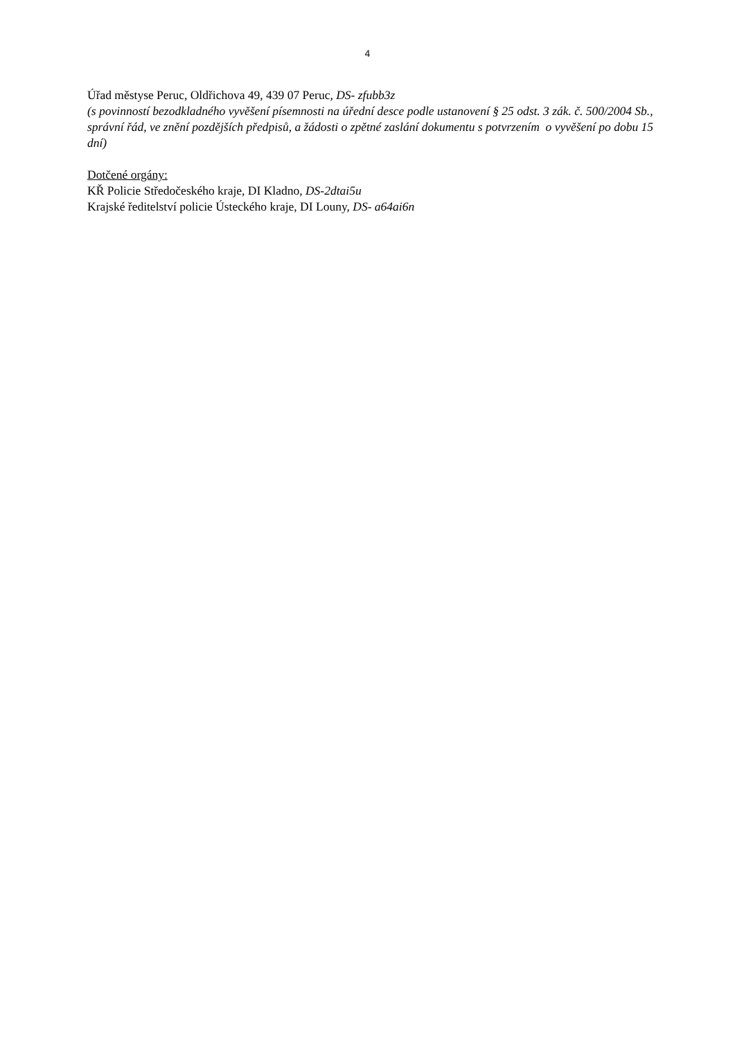4
Úřad městyse Peruc, Oldřichova 49, 439 07 Peruc, DS- zfubb3z
(s povinností bezodkladného vyvěšení písemnosti na úřední desce podle ustanovení § 25 odst. 3 zák. č. 500/2004 Sb., správní řád, ve znění pozdějších předpisů, a žádosti o zpětné zaslání dokumentu s potvrzením o vyvěšení po dobu 15 dní)
Dotčené orgány:
KŘ Policie Středočeského kraje, DI Kladno, DS-2dtai5u
Krajské ředitelství policie Ústeckého kraje, DI Louny, DS- a64ai6n